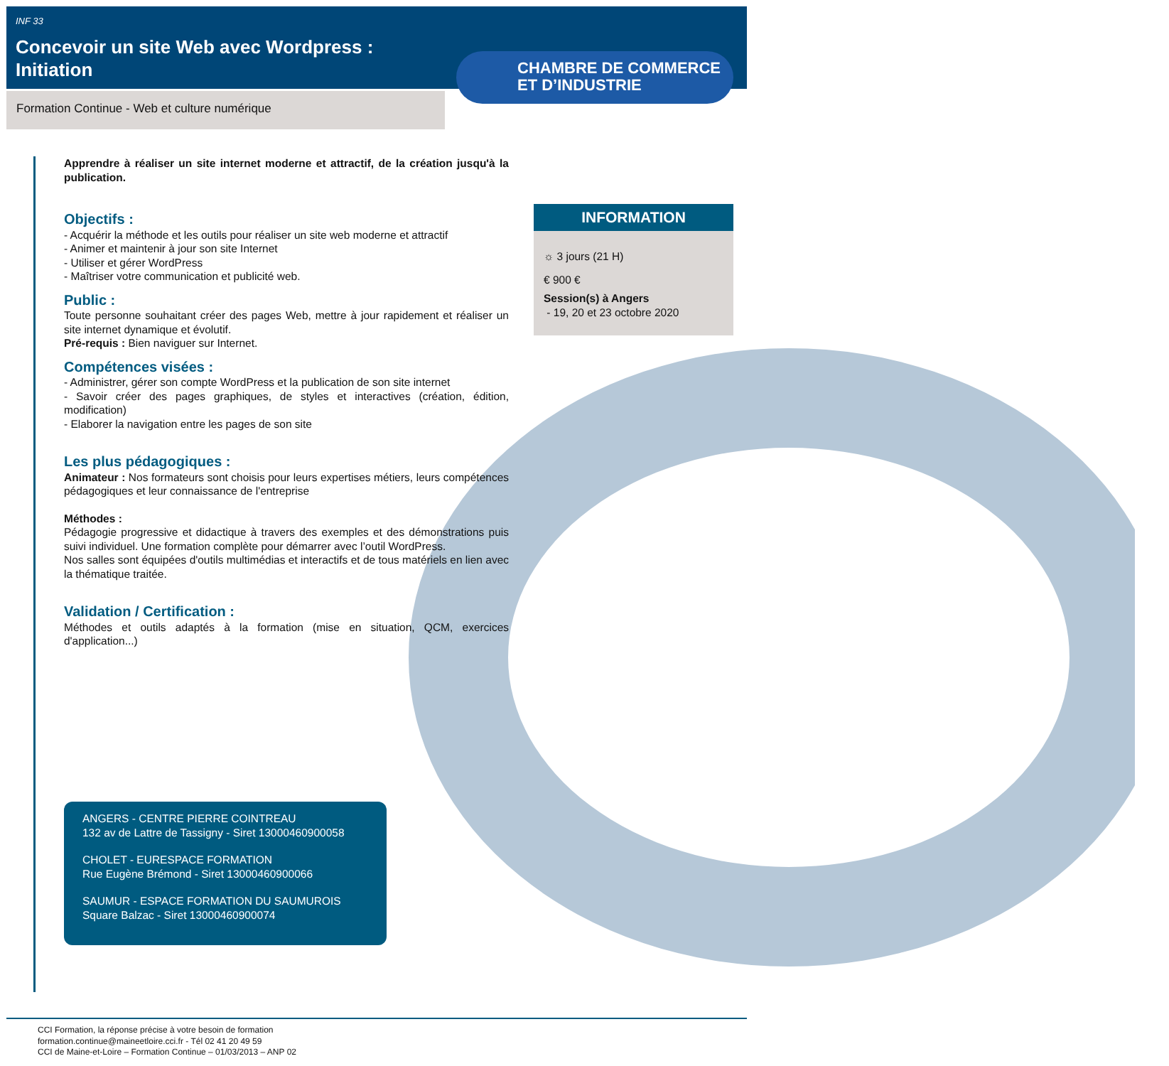INF 33
Concevoir un site Web avec Wordpress : Initiation
Formation Continue - Web et culture numérique
CHAMBRE DE COMMERCE
ET D’INDUSTRIE
Apprendre à réaliser un site internet moderne et attractif, de la création jusqu'à la publication.
Objectifs :
- Acquérir la méthode et les outils pour réaliser un site web moderne et attractif
- Animer et maintenir à jour son site Internet
- Utiliser et gérer WordPress
- Maîtriser votre communication et publicité web.
Public :
Toute personne souhaitant créer des pages Web, mettre à jour rapidement et réaliser un site internet dynamique et évolutif.
Pré-requis : Bien naviguer sur Internet.
Compétences visées :
- Administrer, gérer son compte WordPress et la publication de son site internet
- Savoir créer des pages graphiques, de styles et interactives (création, édition, modification)
- Elaborer la navigation entre les pages de son site
Les plus pédagogiques :
Animateur : Nos formateurs sont choisis pour leurs expertises métiers, leurs compétences pédagogiques et leur connaissance de l'entreprise
Méthodes :
Pédagogie progressive et didactique à travers des exemples et des démonstrations puis suivi individuel. Une formation complète pour démarrer avec l’outil WordPress.
Nos salles sont équipées d'outils multimédias et interactifs et de tous matériels en lien avec la thématique traitée.
Validation / Certification :
Méthodes et outils adaptés à la formation (mise en situation, QCM, exercices d'application...)
INFORMATION
☼ 3 jours (21 H)
€ 900 €
Session(s) à Angers
- 19, 20 et 23 octobre 2020
ANGERS - CENTRE PIERRE COINTREAU
132 av de Lattre de Tassigny - Siret 13000460900058
CHOLET - EURESPACE FORMATION
Rue Eugène Brémond - Siret 13000460900066
SAUMUR - ESPACE FORMATION DU SAUMUROIS
Square Balzac - Siret 13000460900074
CCI Formation, la réponse précise à votre besoin de formation
formation.continue@maineetloire.cci.fr - Tél 02 41 20 49 59
CCI de Maine-et-Loire – Formation Continue – 01/03/2013 – ANP 02